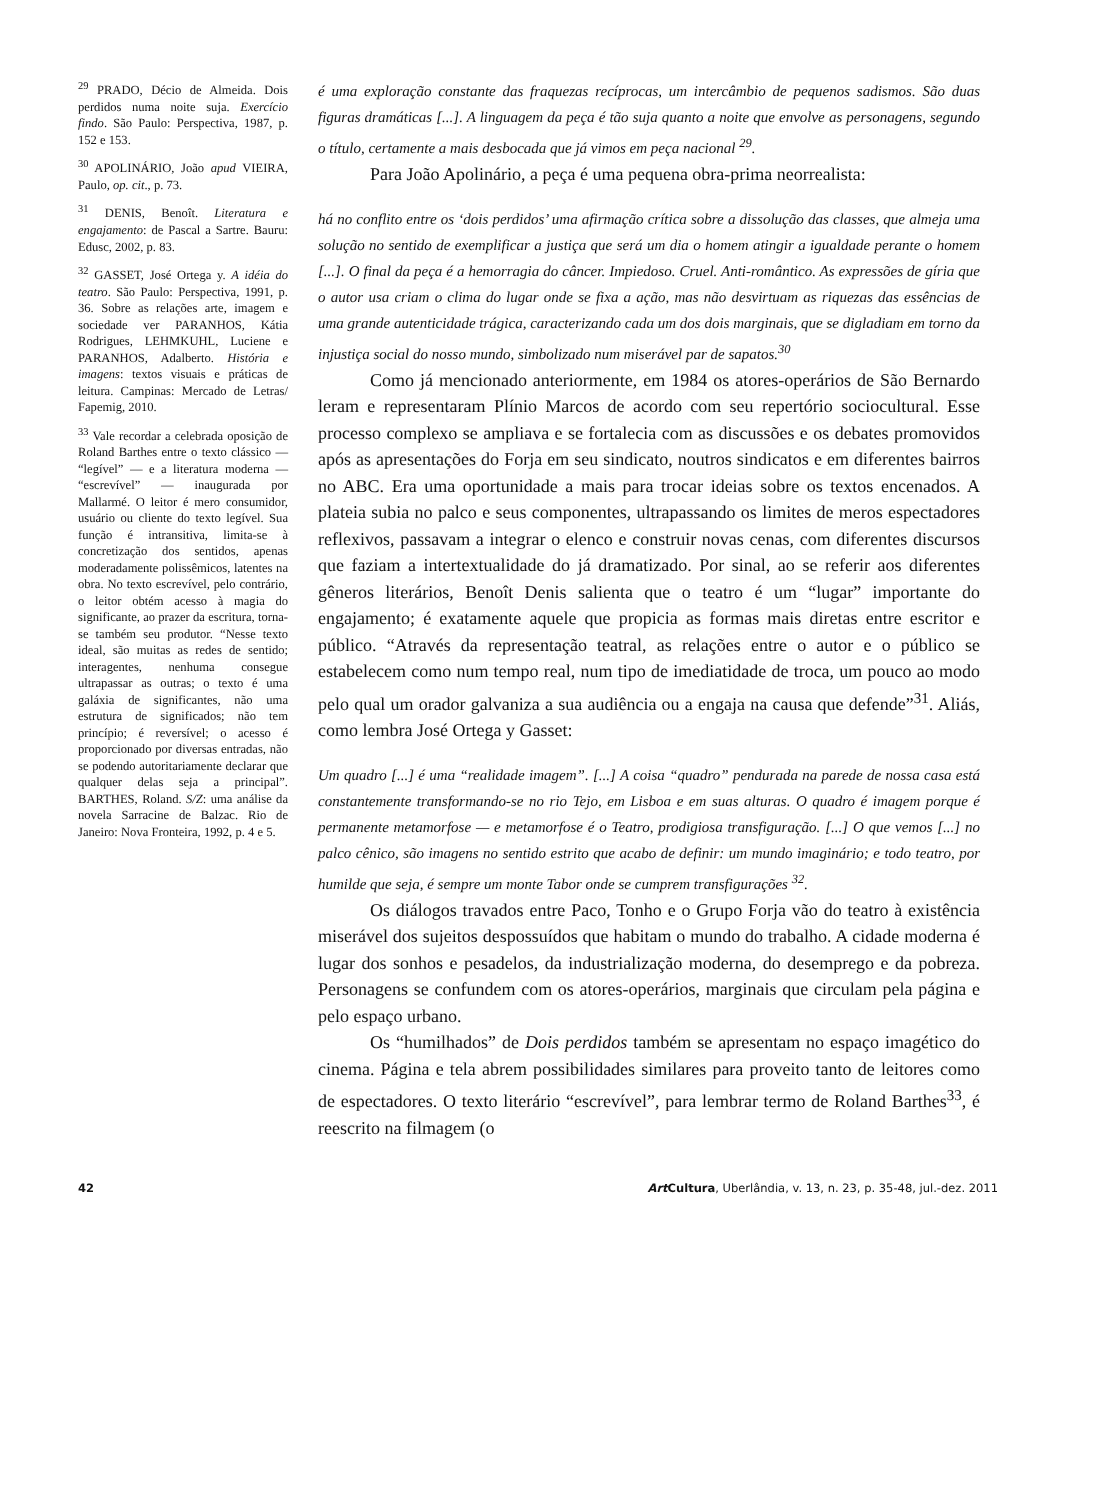<sup>29</sup> PRADO, Décio de Almeida. Dois perdidos numa noite suja. Exercício findo. São Paulo: Perspectiva, 1987, p. 152 e 153.
<sup>30</sup> APOLINÁRIO, João apud VIEIRA, Paulo, op. cit., p. 73.
<sup>31</sup> DENIS, Benoît. Literatura e engajamento: de Pascal a Sartre. Bauru: Edusc, 2002, p. 83.
<sup>32</sup> GASSET, José Ortega y. A idéia do teatro. São Paulo: Perspectiva, 1991, p. 36. Sobre as relações arte, imagem e sociedade ver PARANHOS, Kátia Rodrigues, LEHMKUHL, Luciene e PARANHOS, Adalberto. História e imagens: textos visuais e práticas de leitura. Campinas: Mercado de Letras/ Fapemig, 2010.
<sup>33</sup> Vale recordar a celebrada oposição de Roland Barthes entre o texto clássico — “legível” — e a literatura moderna — “escrevível” — inaugurada por Mallarmé. O leitor é mero consumidor, usuário ou cliente do texto legível. Sua função é intransitiva, limita-se à concretização dos sentidos, apenas moderadamente polissêmicos, latentes na obra. No texto escrevível, pelo contrário, o leitor obtém acesso à magia do significante, ao prazer da escritura, torna-se também seu produtor. “Nesse texto ideal, são muitas as redes de sentido; interagentes, nenhuma consegue ultrapassar as outras; o texto é uma galáxia de significantes, não uma estrutura de significados; não tem princípio; é reversível; o acesso é proporcionado por diversas entradas, não se podendo autoritariamente declarar que qualquer delas seja a principal”. BARTHES, Roland. S/Z: uma análise da novela Sarracine de Balzac. Rio de Janeiro: Nova Fronteira, 1992, p. 4 e 5.
é uma exploração constante das fraquezas recíprocas, um intercâmbio de pequenos sadismos. São duas figuras dramáticas [...]. A linguagem da peça é tão suja quanto a noite que envolve as personagens, segundo o título, certamente a mais desbocada que já vimos em peça nacional <sup>29</sup>.
Para João Apolinário, a peça é uma pequena obra-prima neorrealista:
há no conflito entre os ‘dois perdidos’ uma afirmação crítica sobre a dissolução das classes, que almeja uma solução no sentido de exemplificar a justiça que será um dia o homem atingir a igualdade perante o homem [...]. O final da peça é a hemorragia do câncer. Impiedoso. Cruel. Anti-romântico. As expressões de gíria que o autor usa criam o clima do lugar onde se fixa a ação, mas não desvirtuam as riquezas das essências de uma grande autenticidade trágica, caracterizando cada um dos dois marginais, que se digladiam em torno da injustiça social do nosso mundo, simbolizado num miserável par de sapatos.<sup>30</sup>
Como já mencionado anteriormente, em 1984 os atores-operários de São Bernardo leram e representaram Plínio Marcos de acordo com seu repertório sociocultural. Esse processo complexo se ampliava e se fortalecia com as discussões e os debates promovidos após as apresentações do Forja em seu sindicato, noutros sindicatos e em diferentes bairros no ABC. Era uma oportunidade a mais para trocar ideias sobre os textos encenados. A plateia subia no palco e seus componentes, ultrapassando os limites de meros espectadores reflexivos, passavam a integrar o elenco e construir novas cenas, com diferentes discursos que faziam a intertextualidade do já dramatizado. Por sinal, ao se referir aos diferentes gêneros literários, Benoît Denis salienta que o teatro é um “lugar” importante do engajamento; é exatamente aquele que propicia as formas mais diretas entre escritor e público. “Através da representação teatral, as relações entre o autor e o público se estabelecem como num tempo real, num tipo de imediatidade de troca, um pouco ao modo pelo qual um orador galvaniza a sua audiência ou a engaja na causa que defende”<sup>31</sup>. Aliás, como lembra José Ortega y Gasset:
Um quadro [...] é uma “realidade imagem”. [...] A coisa “quadro” pendurada na parede de nossa casa está constantemente transformando-se no rio Tejo, em Lisboa e em suas alturas. O quadro é imagem porque é permanente metamorfose — e metamorfose é o Teatro, prodigiosa transfiguração. [...] O que vemos [...] no palco cênico, são imagens no sentido estrito que acabo de definir: um mundo imaginário; e todo teatro, por humilde que seja, é sempre um monte Tabor onde se cumprem transfigurações <sup>32</sup>.
Os diálogos travados entre Paco, Tonho e o Grupo Forja vão do teatro à existência miserável dos sujeitos despossuídos que habitam o mundo do trabalho. A cidade moderna é lugar dos sonhos e pesadelos, da industrialização moderna, do desemprego e da pobreza. Personagens se confundem com os atores-operários, marginais que circulam pela página e pelo espaço urbano.
Os “humilhados” de Dois perdidos também se apresentam no espaço imagético do cinema. Página e tela abrem possibilidades similares para proveito tanto de leitores como de espectadores. O texto literário “escrevível”, para lembrar termo de Roland Barthes<sup>33</sup>, é reescrito na filmagem (o
42 Art Cultura, Uberlândia, v. 13, n. 23, p. 35-48, jul.-dez. 2011